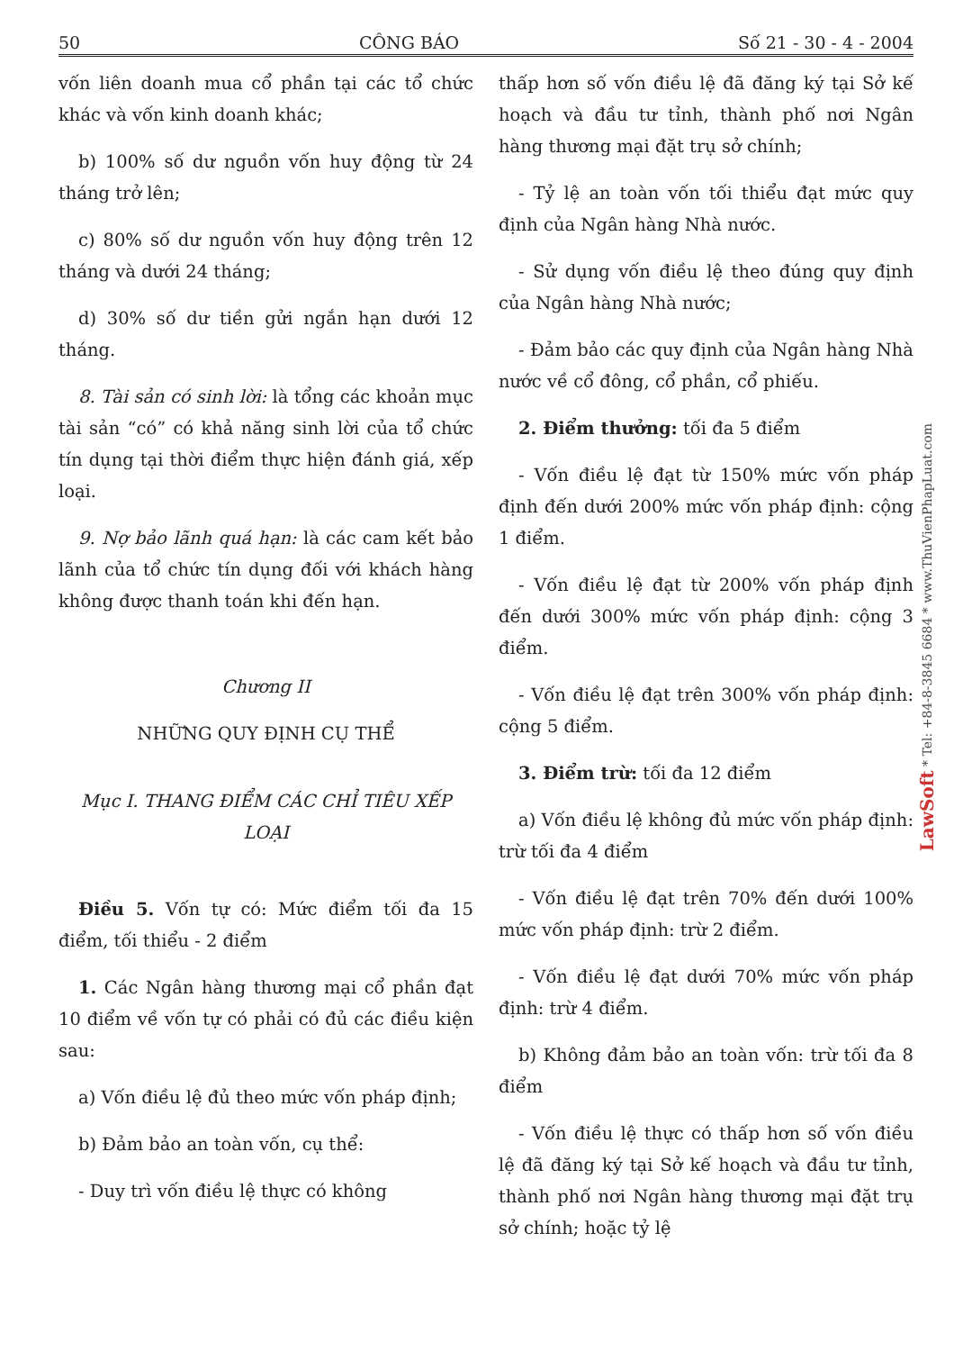50 CÔNG BÁO Số 21 - 30 - 4 - 2004
vốn liên doanh mua cổ phần tại các tổ chức khác và vốn kinh doanh khác;
b) 100% số dư nguồn vốn huy động từ 24 tháng trở lên;
c) 80% số dư nguồn vốn huy động trên 12 tháng và dưới 24 tháng;
d) 30% số dư tiền gửi ngắn hạn dưới 12 tháng.
8. Tài sản có sinh lời: là tổng các khoản mục tài sản “có” có khả năng sinh lời của tổ chức tín dụng tại thời điểm thực hiện đánh giá, xếp loại.
9. Nợ bảo lãnh quá hạn: là các cam kết bảo lãnh của tổ chức tín dụng đối với khách hàng không được thanh toán khi đến hạn.
Chương II
NHỮNG QUY ĐỊNH CỤ THỂ
Mục I. THANG ĐIỂM CÁC CHỈ TIÊU XẾP LOẠI
Điều 5. Vốn tự có: Mức điểm tối đa 15 điểm, tối thiểu - 2 điểm
1. Các Ngân hàng thương mại cổ phần đạt 10 điểm về vốn tự có phải có đủ các điều kiện sau:
a) Vốn điều lệ đủ theo mức vốn pháp định;
b) Đảm bảo an toàn vốn, cụ thể:
- Duy trì vốn điều lệ thực có không
thấp hơn số vốn điều lệ đã đăng ký tại Sở kế hoạch và đầu tư tỉnh, thành phố nơi Ngân hàng thương mại đặt trụ sở chính;
- Tỷ lệ an toàn vốn tối thiểu đạt mức quy định của Ngân hàng Nhà nước.
- Sử dụng vốn điều lệ theo đúng quy định của Ngân hàng Nhà nước;
- Đảm bảo các quy định của Ngân hàng Nhà nước về cổ đông, cổ phần, cổ phiếu.
2. Điểm thưởng: tối đa 5 điểm
- Vốn điều lệ đạt từ 150% mức vốn pháp định đến dưới 200% mức vốn pháp định: cộng 1 điểm.
- Vốn điều lệ đạt từ 200% vốn pháp định đến dưới 300% mức vốn pháp định: cộng 3 điểm.
- Vốn điều lệ đạt trên 300% vốn pháp định: cộng 5 điểm.
3. Điểm trừ: tối đa 12 điểm
a) Vốn điều lệ không đủ mức vốn pháp định: trừ tối đa 4 điểm
- Vốn điều lệ đạt trên 70% đến dưới 100% mức vốn pháp định: trừ 2 điểm.
- Vốn điều lệ đạt dưới 70% mức vốn pháp định: trừ 4 điểm.
b) Không đảm bảo an toàn vốn: trừ tối đa 8 điểm
- Vốn điều lệ thực có thấp hơn số vốn điều lệ đã đăng ký tại Sở kế hoạch và đầu tư tỉnh, thành phố nơi Ngân hàng thương mại đặt trụ sở chính; hoặc tỷ lệ
LawSoft * Tel: +84-8-3845 6684 * www.ThuVienPhapLuat.com